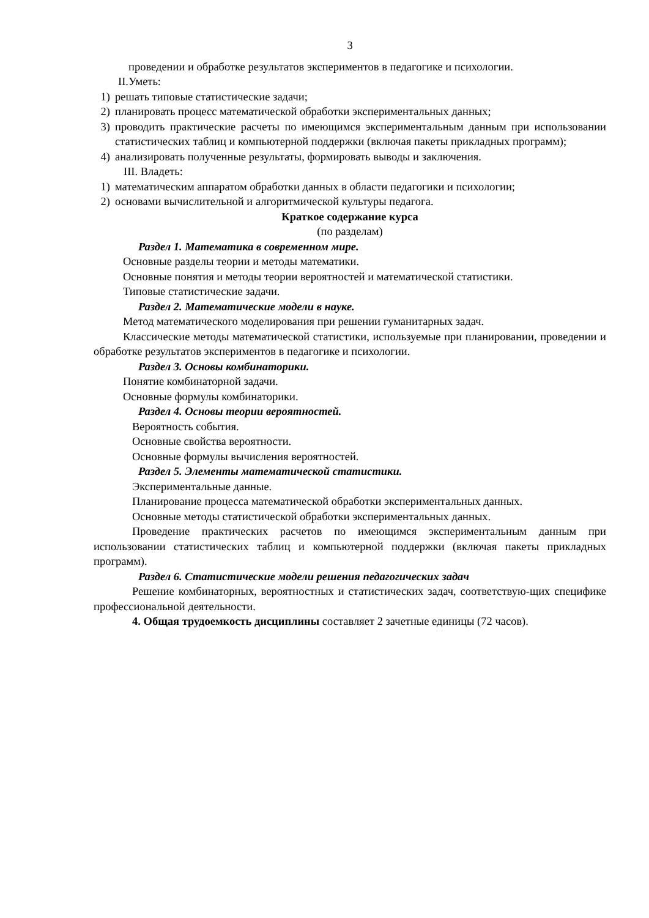3
проведении и обработке результатов экспериментов в педагогике и психологии.
II.Уметь:
1) решать типовые статистические задачи;
2) планировать процесс математической обработки экспериментальных данных;
3) проводить практические расчеты по имеющимся экспериментальным данным при использовании статистических таблиц и компьютерной поддержки (включая пакеты прикладных программ);
4) анализировать полученные результаты, формировать выводы и заключения.
III. Владеть:
1) математическим аппаратом обработки данных в области педагогики и психологии;
2) основами вычислительной и алгоритмической культуры педагога.
Краткое содержание курса
(по разделам)
Раздел 1. Математика в современном мире.
Основные разделы теории и методы математики.
Основные понятия и методы теории вероятностей и математической статистики.
Типовые статистические задачи.
Раздел 2. Математические модели в науке.
Метод математического моделирования при решении гуманитарных задач.
Классические методы математической статистики, используемые при планировании, проведении и обработке результатов экспериментов в педагогике и психологии.
Раздел 3. Основы комбинаторики.
Понятие комбинаторной задачи.
Основные формулы комбинаторики.
Раздел 4. Основы теории вероятностей.
Вероятность события.
Основные свойства вероятности.
Основные формулы вычисления вероятностей.
Раздел 5. Элементы математической статистики.
Экспериментальные данные.
Планирование процесса математической обработки экспериментальных данных.
Основные методы статистической обработки экспериментальных данных.
Проведение практических расчетов по имеющимся экспериментальным данным при использовании статистических таблиц и компьютерной поддержки (включая пакеты прикладных программ).
Раздел 6. Статистические модели решения педагогических задач
Решение комбинаторных, вероятностных и статистических задач, соответствую-щих специфике профессиональной деятельности.
4. Общая трудоемкость дисциплины составляет 2 зачетные единицы (72 часов).